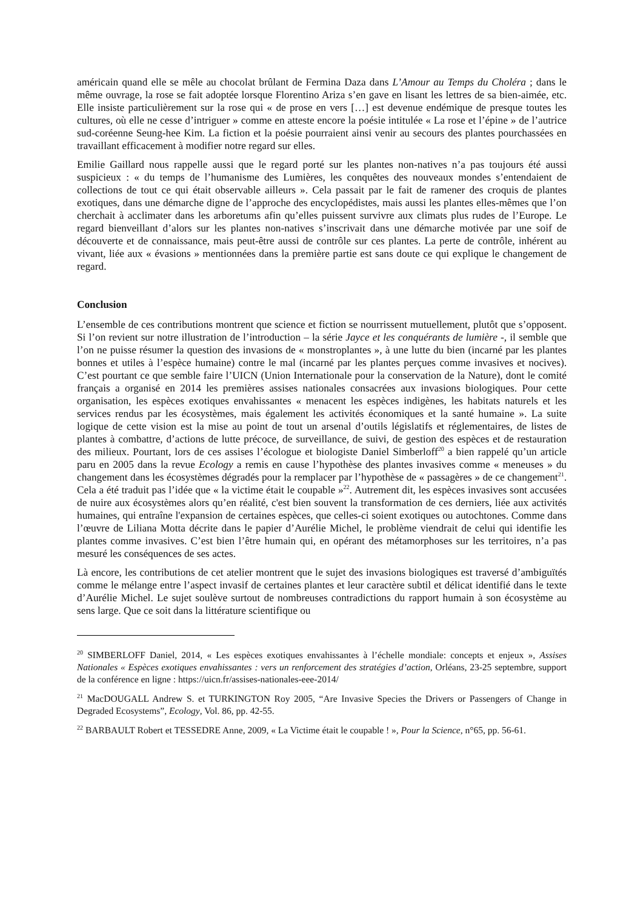américain quand elle se mêle au chocolat brûlant de Fermina Daza dans L’Amour au Temps du Choléra ; dans le même ouvrage, la rose se fait adoptée lorsque Florentino Ariza s’en gave en lisant les lettres de sa bien-aimée, etc. Elle insiste particulièrement sur la rose qui « de prose en vers […] est devenue endémique de presque toutes les cultures, où elle ne cesse d’intriguer » comme en atteste encore la poésie intitulée « La rose et l’épine » de l’autrice sud-coréenne Seung-hee Kim. La fiction et la poésie pourraient ainsi venir au secours des plantes pourchassées en travaillant efficacement à modifier notre regard sur elles.
Emilie Gaillard nous rappelle aussi que le regard porté sur les plantes non-natives n’a pas toujours été aussi suspicieux : « du temps de l’humanisme des Lumières, les conquêtes des nouveaux mondes s’entendaient de collections de tout ce qui était observable ailleurs ». Cela passait par le fait de ramener des croquis de plantes exotiques, dans une démarche digne de l’approche des encyclopédistes, mais aussi les plantes elles-mêmes que l’on cherchait à acclimater dans les arboretums afin qu’elles puissent survivre aux climats plus rudes de l’Europe. Le regard bienveillant d’alors sur les plantes non-natives s’inscrivait dans une démarche motivée par une soif de découverte et de connaissance, mais peut-être aussi de contrôle sur ces plantes. La perte de contrôle, inhérent au vivant, liée aux « évasions » mentionnées dans la première partie est sans doute ce qui explique le changement de regard.
Conclusion
L’ensemble de ces contributions montrent que science et fiction se nourrissent mutuellement, plutôt que s’opposent. Si l’on revient sur notre illustration de l’introduction – la série Jayce et les conquérants de lumière -, il semble que l’on ne puisse résumer la question des invasions de « monstroplantes », à une lutte du bien (incarné par les plantes bonnes et utiles à l’espèce humaine) contre le mal (incarné par les plantes perçues comme invasives et nocives). C’est pourtant ce que semble faire l’UICN (Union Internationale pour la conservation de la Nature), dont le comité français a organisé en 2014 les premières assises nationales consacrées aux invasions biologiques. Pour cette organisation, les espèces exotiques envahissantes « menacent les espèces indigènes, les habitats naturels et les services rendus par les écosystèmes, mais également les activités économiques et la santé humaine ». La suite logique de cette vision est la mise au point de tout un arsenal d’outils législatifs et réglementaires, de listes de plantes à combattre, d’actions de lutte précoce, de surveillance, de suivi, de gestion des espèces et de restauration des milieux. Pourtant, lors de ces assises l’écologue et biologiste Daniel Simberloff<sup>20</sup> a bien rappelé qu’un article paru en 2005 dans la revue Ecology a remis en cause l’hypothèse des plantes invasives comme « meneuses » du changement dans les écosystèmes dégradés pour la remplacer par l’hypothèse de « passagères » de ce changement<sup>21</sup>. Cela a été traduit pas l’idée que « la victime était le coupable »<sup>22</sup>. Autrement dit, les espèces invasives sont accusées de nuire aux écosystèmes alors qu’en réalité, c'est bien souvent la transformation de ces derniers, liée aux activités humaines, qui entraîne l'expansion de certaines espèces, que celles-ci soient exotiques ou autochtones. Comme dans l’œuvre de Liliana Motta décrite dans le papier d’Aurélie Michel, le problème viendrait de celui qui identifie les plantes comme invasives. C’est bien l’être humain qui, en opérant des métamorphoses sur les territoires, n’a pas mesuré les conséquences de ses actes.
Là encore, les contributions de cet atelier montrent que le sujet des invasions biologiques est traversé d’ambiguïtés comme le mélange entre l’aspect invasif de certaines plantes et leur caractère subtil et délicat identifié dans le texte d’Aurélie Michel. Le sujet soulève surtout de nombreuses contradictions du rapport humain à son écosystème au sens large. Que ce soit dans la littérature scientifique ou
<sup>20</sup> SIMBERLOFF Daniel, 2014, « Les espèces exotiques envahissantes à l’échelle mondiale: concepts et enjeux », Assises Nationales « Espèces exotiques envahissantes : vers un renforcement des stratégies d’action, Orléans, 23-25 septembre, support de la conférence en ligne : https://uicn.fr/assises-nationales-eee-2014/
<sup>21</sup> MacDOUGALL Andrew S. et TURKINGTON Roy 2005, “Are Invasive Species the Drivers or Passengers of Change in Degraded Ecosystems”, Ecology, Vol. 86, pp. 42-55.
<sup>22</sup> BARBAULT Robert et TESSEDRE Anne, 2009, « La Victime était le coupable ! », Pour la Science, n°65, pp. 56-61.